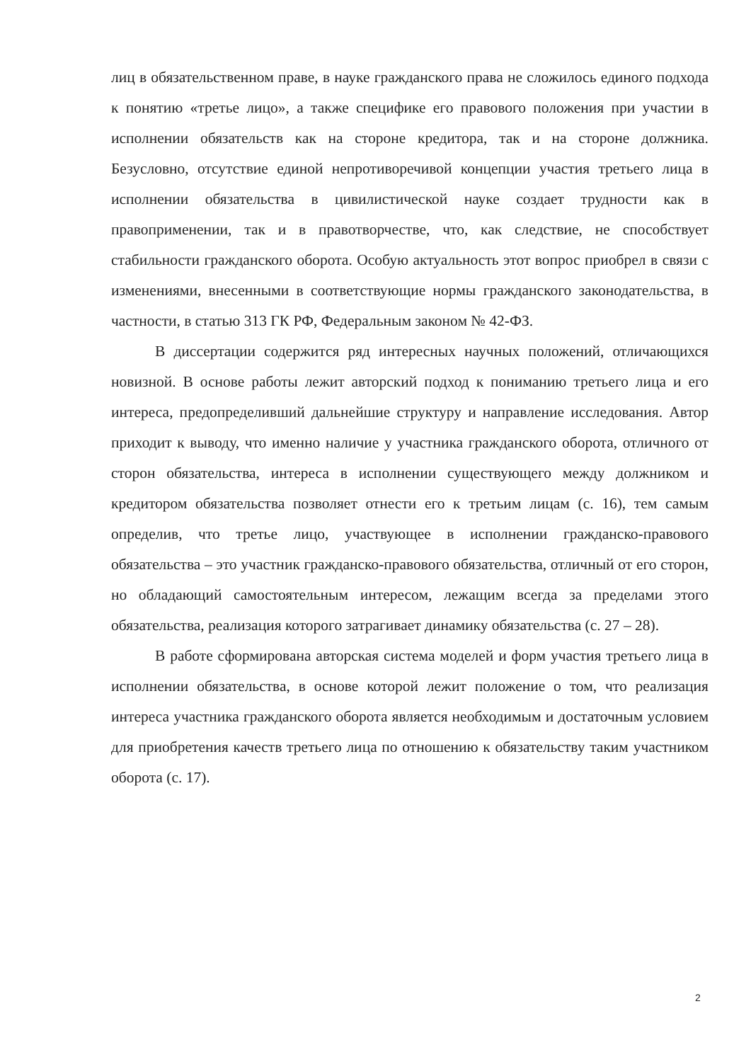лиц в обязательственном праве, в науке гражданского права не сложилось единого подхода к понятию «третье лицо», а также специфике его правового положения при участии в исполнении обязательств как на стороне кредитора, так и на стороне должника. Безусловно, отсутствие единой непротиворечивой концепции участия третьего лица в исполнении обязательства в цивилистической науке создает трудности как в правоприменении, так и в правотворчестве, что, как следствие, не способствует стабильности гражданского оборота. Особую актуальность этот вопрос приобрел в связи с изменениями, внесенными в соответствующие нормы гражданского законодательства, в частности, в статью 313 ГК РФ, Федеральным законом № 42-ФЗ.
В диссертации содержится ряд интересных научных положений, отличающихся новизной. В основе работы лежит авторский подход к пониманию третьего лица и его интереса, предопределивший дальнейшие структуру и направление исследования. Автор приходит к выводу, что именно наличие у участника гражданского оборота, отличного от сторон обязательства, интереса в исполнении существующего между должником и кредитором обязательства позволяет отнести его к третьим лицам (с. 16), тем самым определив, что третье лицо, участвующее в исполнении гражданско-правового обязательства – это участник гражданско-правового обязательства, отличный от его сторон, но обладающий самостоятельным интересом, лежащим всегда за пределами этого обязательства, реализация которого затрагивает динамику обязательства (с. 27 – 28).
В работе сформирована авторская система моделей и форм участия третьего лица в исполнении обязательства, в основе которой лежит положение о том, что реализация интереса участника гражданского оборота является необходимым и достаточным условием для приобретения качеств третьего лица по отношению к обязательству таким участником оборота (с. 17).
2